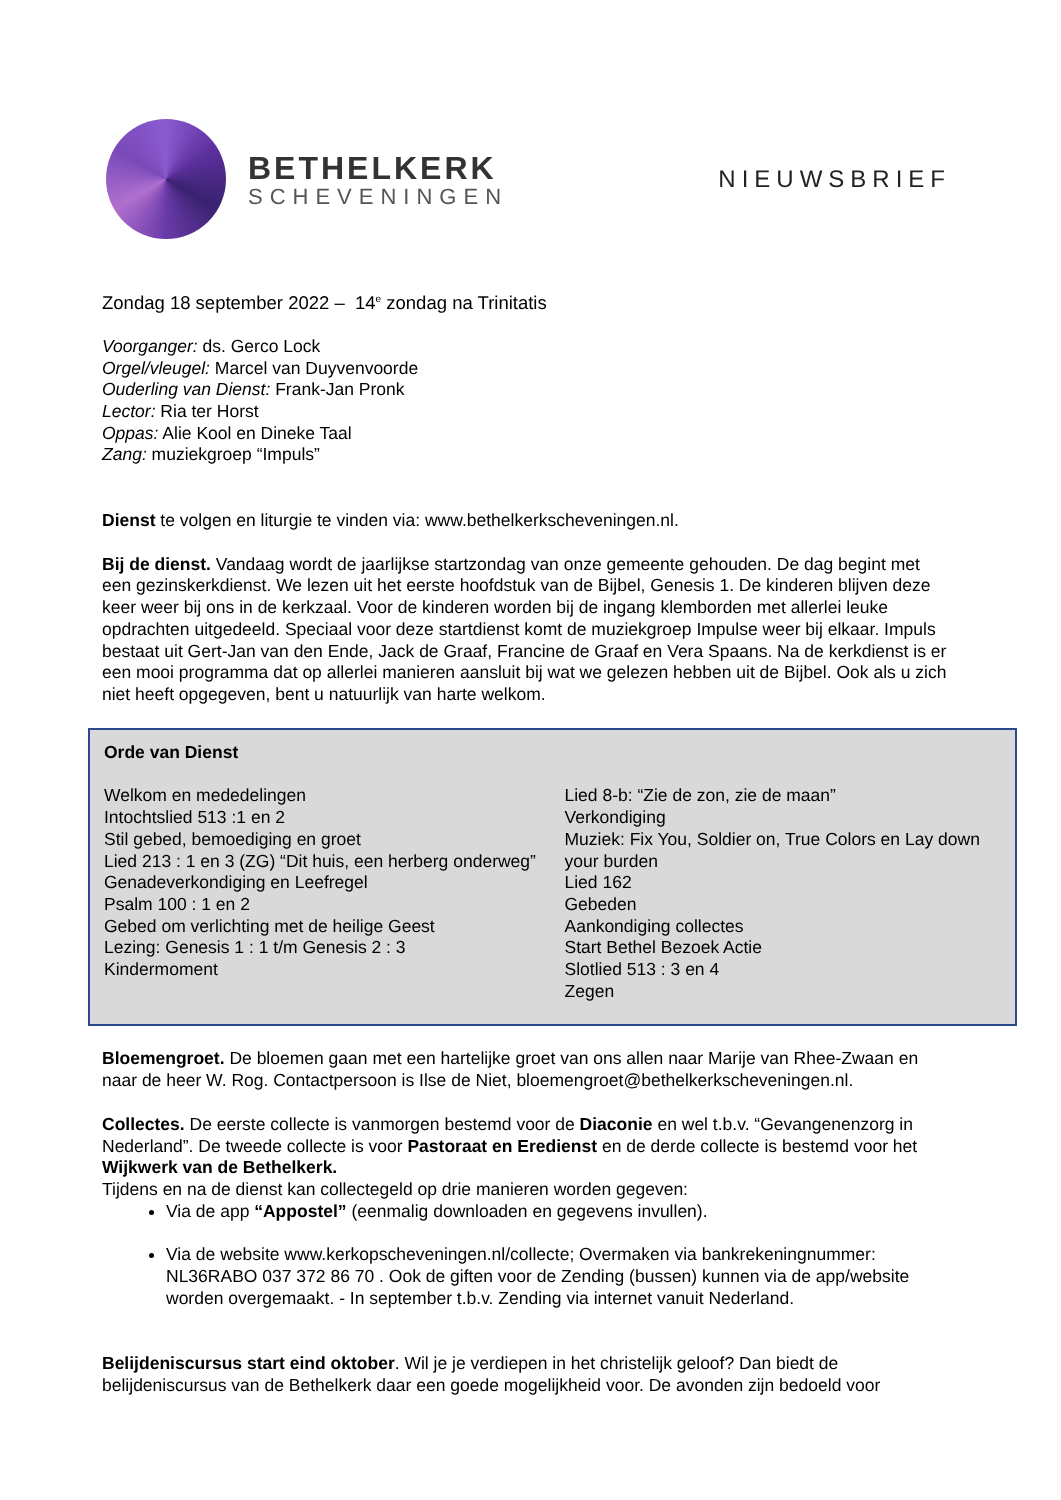BETHELKERK
SCHEVENINGEN
NIEUWSBRIEF
Zondag 18 september 2022 – 14<sup>e</sup> zondag na Trinitatis
Voorganger: ds. Gerco Lock
Orgel/vleugel: Marcel van Duyvenvoorde
Ouderling van Dienst: Frank-Jan Pronk
Lector: Ria ter Horst
Oppas: Alie Kool en Dineke Taal
Zang: muziekgroep “Impuls”
Dienst te volgen en liturgie te vinden via: www.bethelkerkscheveningen.nl.
Bij de dienst. Vandaag wordt de jaarlijkse startzondag van onze gemeente gehouden. De dag begint met een gezinskerkdienst. We lezen uit het eerste hoofdstuk van de Bijbel, Genesis 1. De kinderen blijven deze keer weer bij ons in de kerkzaal. Voor de kinderen worden bij de ingang klemborden met allerlei leuke opdrachten uitgedeeld. Speciaal voor deze startdienst komt de muziekgroep Impulse weer bij elkaar. Impuls bestaat uit Gert-Jan van den Ende, Jack de Graaf, Francine de Graaf en Vera Spaans. Na de kerkdienst is er een mooi programma dat op allerlei manieren aansluit bij wat we gelezen hebben uit de Bijbel. Ook als u zich niet heeft opgegeven, bent u natuurlijk van harte welkom.
Orde van Dienst
Welkom en mededelingen
Intochtslied 513 :1 en 2
Stil gebed, bemoediging en groet
Lied 213 : 1 en 3 (ZG) “Dit huis, een herberg onderweg”
Genadeverkondiging en Leefregel
Psalm 100 : 1 en 2
Gebed om verlichting met de heilige Geest
Lezing: Genesis 1 : 1 t/m Genesis 2 : 3
Kindermoment
Lied 8-b: “Zie de zon, zie de maan”
Verkondiging
Muziek: Fix You, Soldier on, True Colors en Lay down your burden
Lied 162
Gebeden
Aankondiging collectes
Start Bethel Bezoek Actie
Slotlied 513 : 3 en 4
Zegen
Bloemengroet. De bloemen gaan met een hartelijke groet van ons allen naar Marije van Rhee-Zwaan en naar de heer W. Rog. Contactpersoon is Ilse de Niet, bloemengroet@bethelkerkscheveningen.nl.
Collectes. De eerste collecte is vanmorgen bestemd voor de Diaconie en wel t.b.v. “Gevangenenzorg in Nederland”. De tweede collecte is voor Pastoraat en Eredienst en de derde collecte is bestemd voor het Wijkwerk van de Bethelkerk.
Tijdens en na de dienst kan collectegeld op drie manieren worden gegeven:
Via de app “Appostel” (eenmalig downloaden en gegevens invullen).
Via de website www.kerkopscheveningen.nl/collecte; Overmaken via bankrekeningnummer: NL36RABO 037 372 86 70 . Ook de giften voor de Zending (bussen) kunnen via de app/website worden overgemaakt. - In september t.b.v. Zending via internet vanuit Nederland.
Belijdeniscursus start eind oktober. Wil je je verdiepen in het christelijk geloof? Dan biedt de belijdeniscursus van de Bethelkerk daar een goede mogelijkheid voor. De avonden zijn bedoeld voor